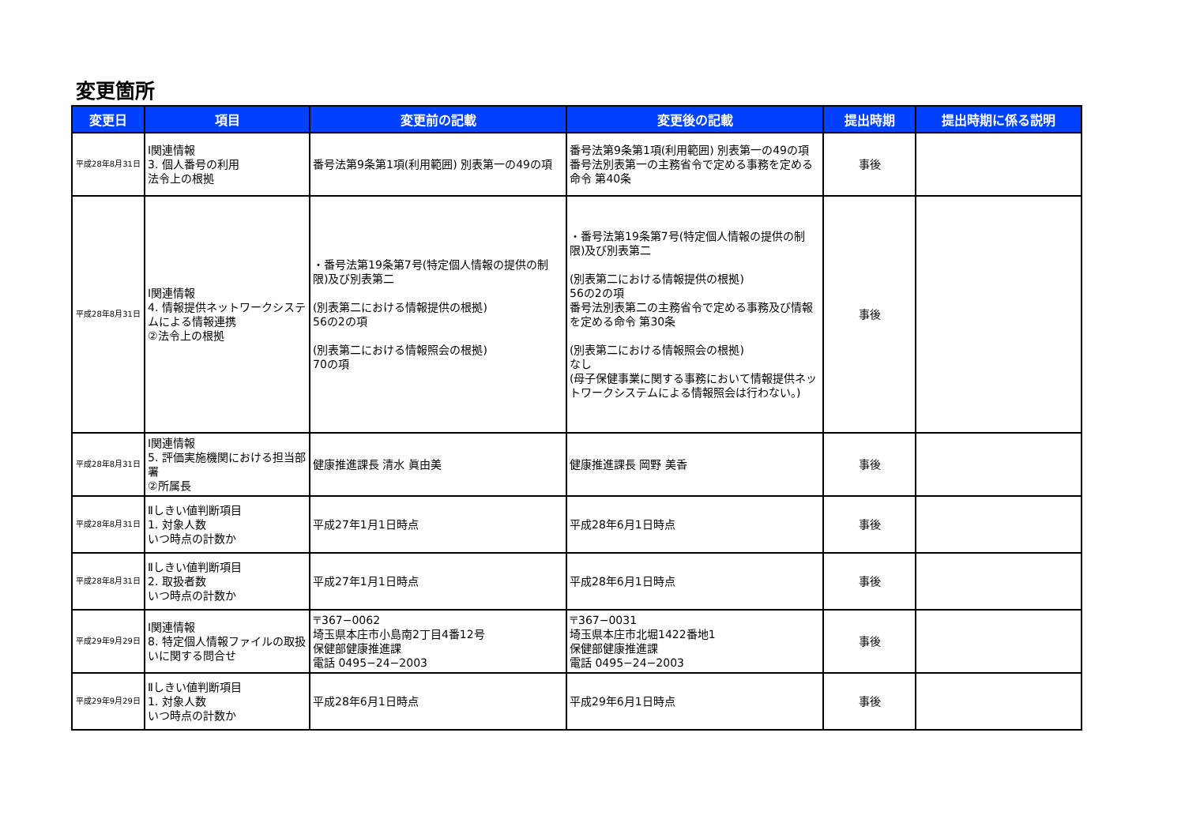変更箇所
| 変更日 | 項目 | 変更前の記載 | 変更後の記載 | 提出時期 | 提出時期に係る説明 |
| --- | --- | --- | --- | --- | --- |
| 平成28年8月31日 | Ⅰ関連情報 3. 個人番号の利用 法令上の根拠 | 番号法第9条第1項(利用範囲) 別表第一の49の項 | 番号法第9条第1項(利用範囲) 別表第一の49の項 番号法別表第一の主務省令で定める事務を定める命令 第40条 | 事後 | |
| 平成28年8月31日 | Ⅰ関連情報 4. 情報提供ネットワークシステムによる情報連携 ②法令上の根拠 | ・番号法第19条第7号(特定個人情報の提供の制限)及び別表第二 (別表第二における情報提供の根拠) 56の2の項 (別表第二における情報照会の根拠) 70の項 | ・番号法第19条第7号(特定個人情報の提供の制限)及び別表第二 (別表第二における情報提供の根拠) 56の2の項 番号法別表第二の主務省令で定める事務及び情報を定める命令 第30条 (別表第二における情報照会の根拠) なし (母子保健事業に関する事務において情報提供ネットワークシステムによる情報照会は行わない。) | 事後 | |
| 平成28年8月31日 | Ⅰ関連情報 5. 評価実施機関における担当部署 ②所属長 | 健康推進課長 清水 眞由美 | 健康推進課長 岡野 美香 | 事後 | |
| 平成28年8月31日 | Ⅱしきい値判断項目 1. 対象人数 いつ時点の計数か | 平成27年1月1日時点 | 平成28年6月1日時点 | 事後 | |
| 平成28年8月31日 | Ⅱしきい値判断項目 2. 取扱者数 いつ時点の計数か | 平成27年1月1日時点 | 平成28年6月1日時点 | 事後 | |
| 平成29年9月29日 | Ⅰ関連情報 8. 特定個人情報ファイルの取扱いに関する問合せ | 〒367−0062 埼玉県本庄市小島南2丁目4番12号 保健部健康推進課 電話 0495−24−2003 | 〒367−0031 埼玉県本庄市北堀1422番地1 保健部健康推進課 電話 0495−24−2003 | 事後 | |
| 平成29年9月29日 | Ⅱしきい値判断項目 1. 対象人数 いつ時点の計数か | 平成28年6月1日時点 | 平成29年6月1日時点 | 事後 | |